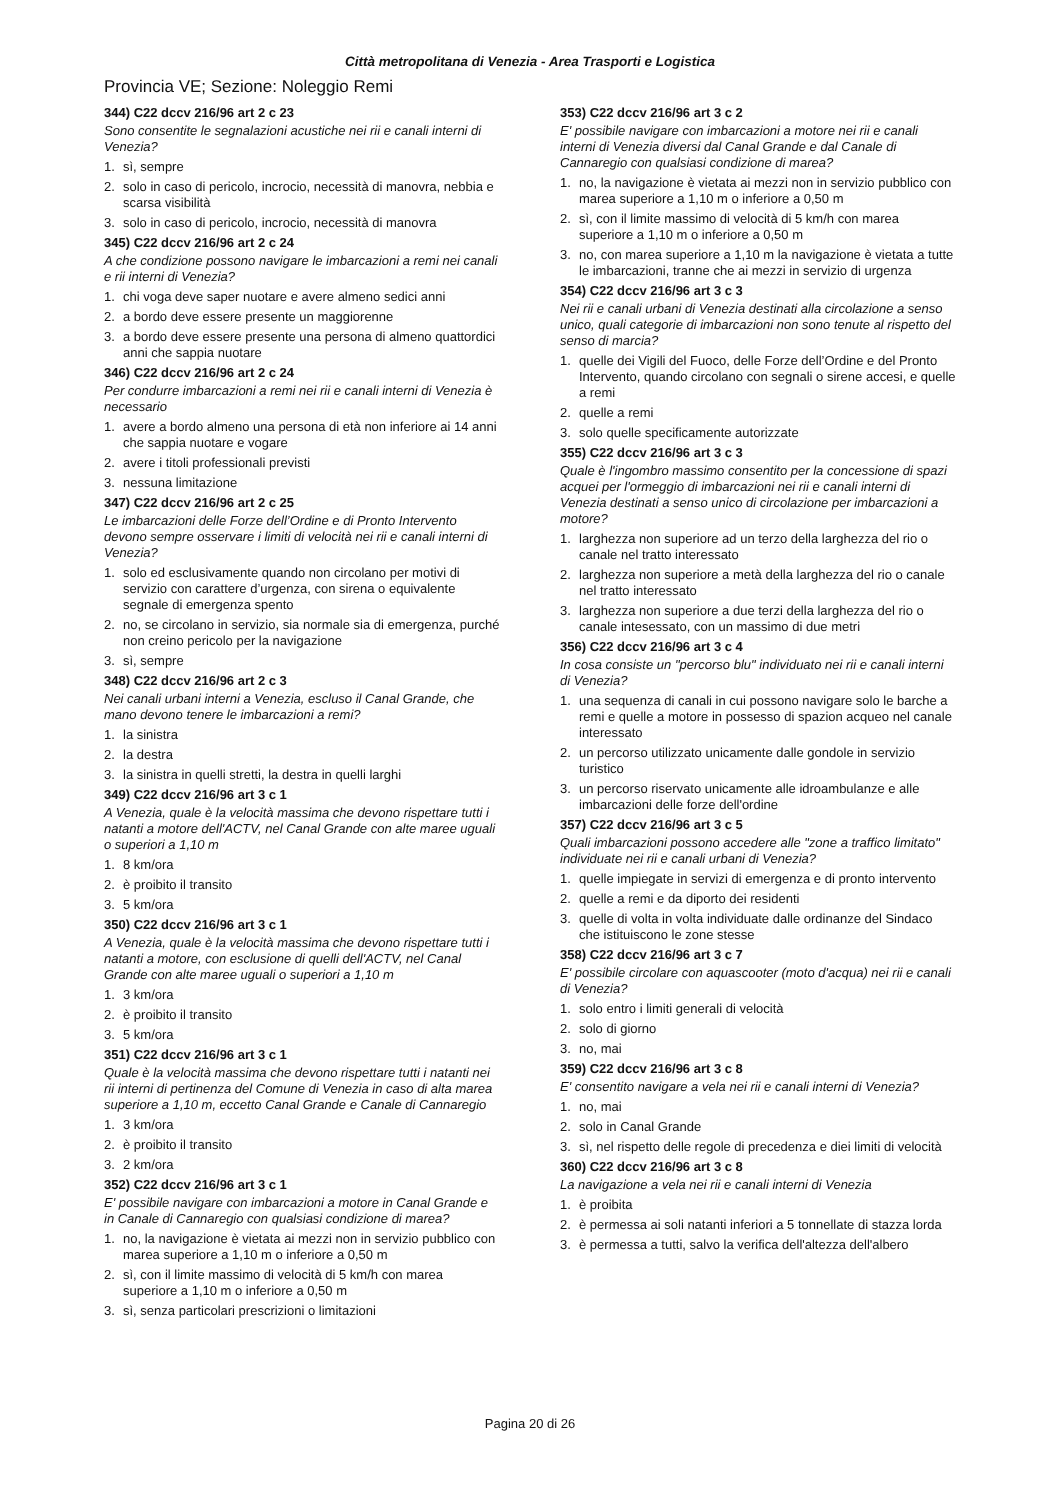Città metropolitana di Venezia - Area Trasporti e Logistica
Provincia VE; Sezione: Noleggio Remi
344) C22 dccv 216/96 art 2 c 23
Sono consentite le segnalazioni acustiche nei rii e canali interni di Venezia?
1. sì, sempre
2. solo in caso di pericolo, incrocio, necessità di manovra, nebbia e scarsa visibilità
3. solo in caso di pericolo, incrocio, necessità di manovra
345) C22 dccv 216/96 art 2 c 24
A che condizione possono navigare le imbarcazioni a remi nei canali e rii interni di Venezia?
1. chi voga deve saper nuotare e avere almeno sedici anni
2. a bordo deve essere presente un maggiorenne
3. a bordo deve essere presente una persona di almeno quattordici anni che sappia nuotare
346) C22 dccv 216/96 art 2 c 24
Per condurre imbarcazioni a remi nei rii e canali interni di Venezia è necessario
1. avere a bordo almeno una persona di età non inferiore ai 14 anni che sappia nuotare e vogare
2. avere i titoli professionali previsti
3. nessuna limitazione
347) C22 dccv 216/96 art 2 c 25
Le imbarcazioni delle Forze dell’Ordine e di Pronto Intervento devono sempre osservare i limiti di velocità nei rii e canali interni di Venezia?
1. solo ed esclusivamente quando non circolano per motivi di servizio con carattere d’urgenza, con sirena o equivalente segnale di emergenza spento
2. no, se circolano in servizio, sia normale sia di emergenza, purché non creino pericolo per la navigazione
3. sì, sempre
348) C22 dccv 216/96 art 2 c 3
Nei canali urbani interni a Venezia, escluso il Canal Grande, che mano devono tenere le imbarcazioni a remi?
1. la sinistra
2. la destra
3. la sinistra in quelli stretti, la destra in quelli larghi
349) C22 dccv 216/96 art 3 c 1
A Venezia, quale è la velocità massima che devono rispettare tutti i natanti a motore dell'ACTV, nel Canal Grande con alte maree uguali o superiori a 1,10 m
1. 8 km/ora
2. è proibito il transito
3. 5 km/ora
350) C22 dccv 216/96 art 3 c 1
A Venezia, quale è la velocità massima che devono rispettare tutti i natanti a motore, con esclusione di quelli dell'ACTV, nel Canal Grande con alte maree uguali o superiori a 1,10 m
1. 3 km/ora
2. è proibito il transito
3. 5 km/ora
351) C22 dccv 216/96 art 3 c 1
Quale è la velocità massima che devono rispettare tutti i natanti nei rii interni di pertinenza del Comune di Venezia in caso di alta marea superiore a 1,10 m, eccetto Canal Grande e Canale di Cannaregio
1. 3 km/ora
2. è proibito il transito
3. 2 km/ora
352) C22 dccv 216/96 art 3 c 1
E' possibile navigare con imbarcazioni a motore in Canal Grande e in Canale di Cannaregio con qualsiasi condizione di marea?
1. no, la navigazione è vietata ai mezzi non in servizio pubblico con marea superiore a 1,10 m o inferiore a 0,50 m
2. sì, con il limite massimo di velocità di 5 km/h con marea superiore a 1,10 m o inferiore a 0,50 m
3. sì, senza particolari prescrizioni o limitazioni
353) C22 dccv 216/96 art 3 c 2
E' possibile navigare con imbarcazioni a motore nei rii e canali interni di Venezia diversi dal Canal Grande e dal Canale di Cannaregio con qualsiasi condizione di marea?
1. no, la navigazione è vietata ai mezzi non in servizio pubblico con marea superiore a 1,10 m o inferiore a 0,50 m
2. sì, con il limite massimo di velocità di 5 km/h con marea superiore a 1,10 m o inferiore a 0,50 m
3. no, con marea superiore a 1,10 m la navigazione è vietata a tutte le imbarcazioni, tranne che ai mezzi in servizio di urgenza
354) C22 dccv 216/96 art 3 c 3
Nei rii e canali urbani di Venezia destinati alla circolazione a senso unico, quali categorie di imbarcazioni non sono tenute al rispetto del senso di marcia?
1. quelle dei Vigili del Fuoco, delle Forze dell’Ordine e del Pronto Intervento, quando circolano con segnali o sirene accesi, e quelle a remi
2. quelle a remi
3. solo quelle specificamente autorizzate
355) C22 dccv 216/96 art 3 c 3
Quale è l'ingombro massimo consentito per la concessione di spazi acquei per l'ormeggio di imbarcazioni nei rii e canali interni di Venezia destinati a senso unico di circolazione per imbarcazioni a motore?
1. larghezza non superiore ad un terzo della larghezza del rio o canale nel tratto interessato
2. larghezza non superiore a metà della larghezza del rio o canale nel tratto interessato
3. larghezza non superiore a due terzi della larghezza del rio o canale intesessato, con un massimo di due metri
356) C22 dccv 216/96 art 3 c 4
In cosa consiste un "percorso blu" individuato nei rii e canali interni di Venezia?
1. una sequenza di canali in cui possono navigare solo le barche a remi e quelle a motore in possesso di spazion acqueo nel canale interessato
2. un percorso utilizzato unicamente dalle gondole in servizio turistico
3. un percorso riservato unicamente alle idroambulanze e alle imbarcazioni delle forze dell'ordine
357) C22 dccv 216/96 art 3 c 5
Quali imbarcazioni possono accedere alle "zone a traffico limitato" individuate nei rii e canali urbani di Venezia?
1. quelle impiegate in servizi di emergenza e di pronto intervento
2. quelle a remi e da diporto dei residenti
3. quelle di volta in volta individuate dalle ordinanze del Sindaco che istituiscono le zone stesse
358) C22 dccv 216/96 art 3 c 7
E' possibile circolare con aquascooter (moto d'acqua) nei rii e canali di Venezia?
1. solo entro i limiti generali di velocità
2. solo di giorno
3. no, mai
359) C22 dccv 216/96 art 3 c 8
E' consentito navigare a vela nei rii e canali interni di Venezia?
1. no, mai
2. solo in Canal Grande
3. sì, nel rispetto delle regole di precedenza e diei limiti di velocità
360) C22 dccv 216/96 art 3 c 8
La navigazione a vela nei rii e canali interni di Venezia
1. è proibita
2. è permessa ai soli natanti inferiori a 5 tonnellate di stazza lorda
3. è permessa a tutti, salvo la verifica dell'altezza dell'albero
Pagina 20 di 26